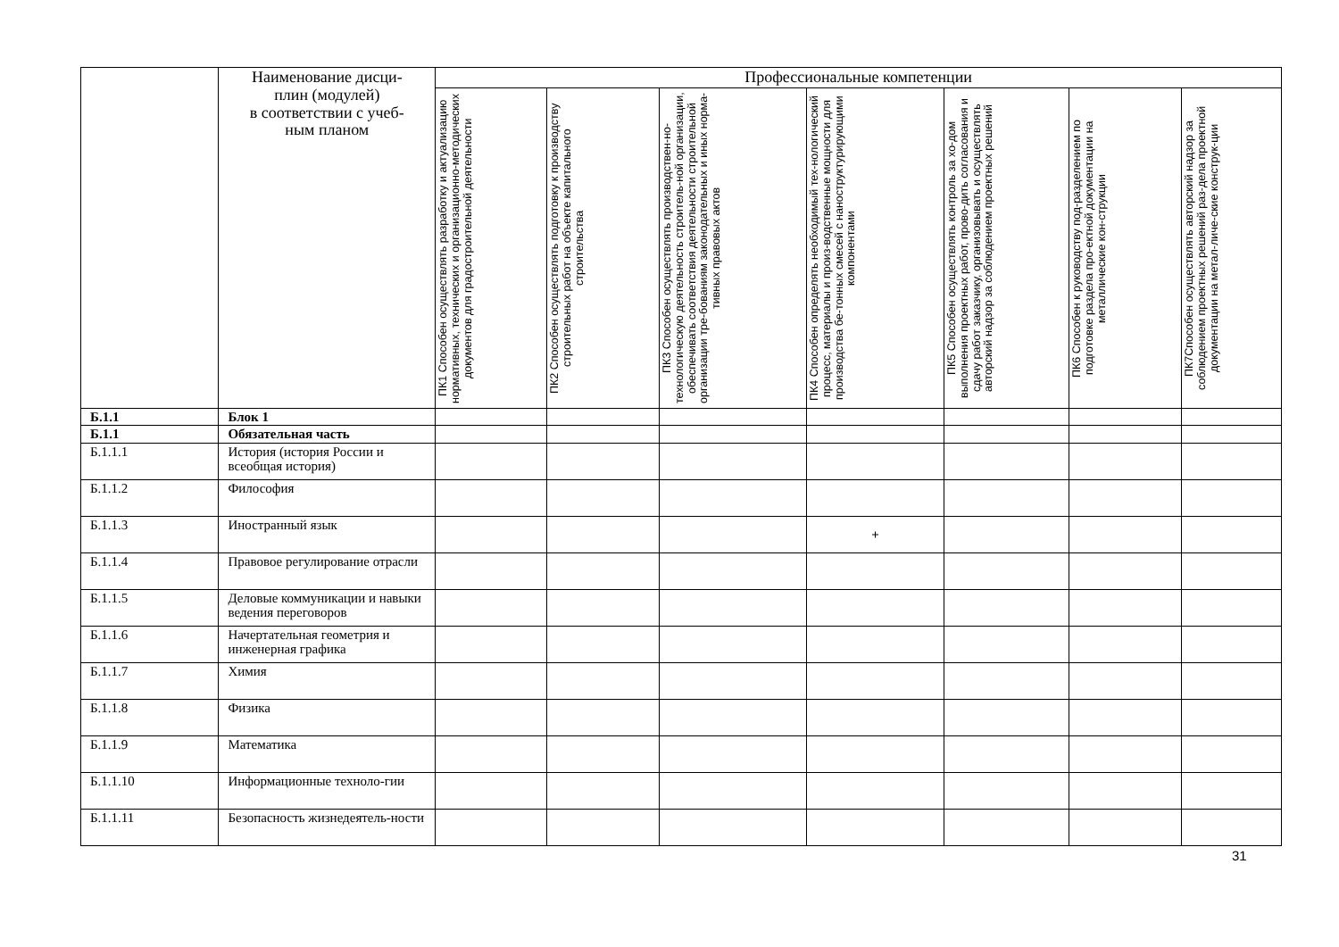| | Наименование дисци- плин (модулей) в соответствии с учеб- ным планом | Профессиональные компетенции | | | | | | |
| --- | --- | --- | --- | --- | --- | --- | --- | --- |
| | | ПК1 Способен осуществлять разработку и актуализацию нормативных, технических и организационно-методических документов для градостроительной деятельности | ПК2 Способен осуществлять подготовку к производству строительных работ на объекте капитального строительства | ПК3 Способен осуществлять производствен-но-технологическую деятельность строитель-ной организации, обеспечивать соответствия деятельности строительной организации тре-бованиям законодательных и иных норма-тивных правовых актов | ПК4 Способен определять необходимый тех-нологический процесс, материалы и произ-водственные мощности для производства бе-тонных смесей с наноструктурирующими компонентами | ПК5 Способен осуществлять контроль за хо-дом выполнения проектных работ, прово-дить согласования и сдачу работ заказчику, организовывать и осуществлять авторский надзор за соблюдением проектных решений | ПК6 Способен к руководству под-разделением по подготовке раздела про-ектной документации на металлические кон-струкции | ПК7Способен осуществлять авторский надзор за соблюдением проектных решений раз-дела проектной документации на метал-личе-ские конструк-ции |
| Б.1.1 | Блок 1 | | | | | | | |
| Б.1.1 | Обязательная часть | | | | | | | |
| Б.1.1.1 | История (история России и всеобщая история) | | | | | | | |
| Б.1.1.2 | Философия | | | | | | | |
| Б.1.1.3 | Иностранный язык | | | | + | | | |
| Б.1.1.4 | Правовое регулирование отрасли | | | | | | | |
| Б.1.1.5 | Деловые коммуникации и навыки ведения переговоров | | | | | | | |
| Б.1.1.6 | Начертательная геометрия и инженерная графика | | | | | | | |
| Б.1.1.7 | Химия | | | | | | | |
| Б.1.1.8 | Физика | | | | | | | |
| Б.1.1.9 | Математика | | | | | | | |
| Б.1.1.10 | Информационные техноло-гии | | | | | | | |
| Б.1.1.11 | Безопасность жизнедеятель-ности | | | | | | | |
31